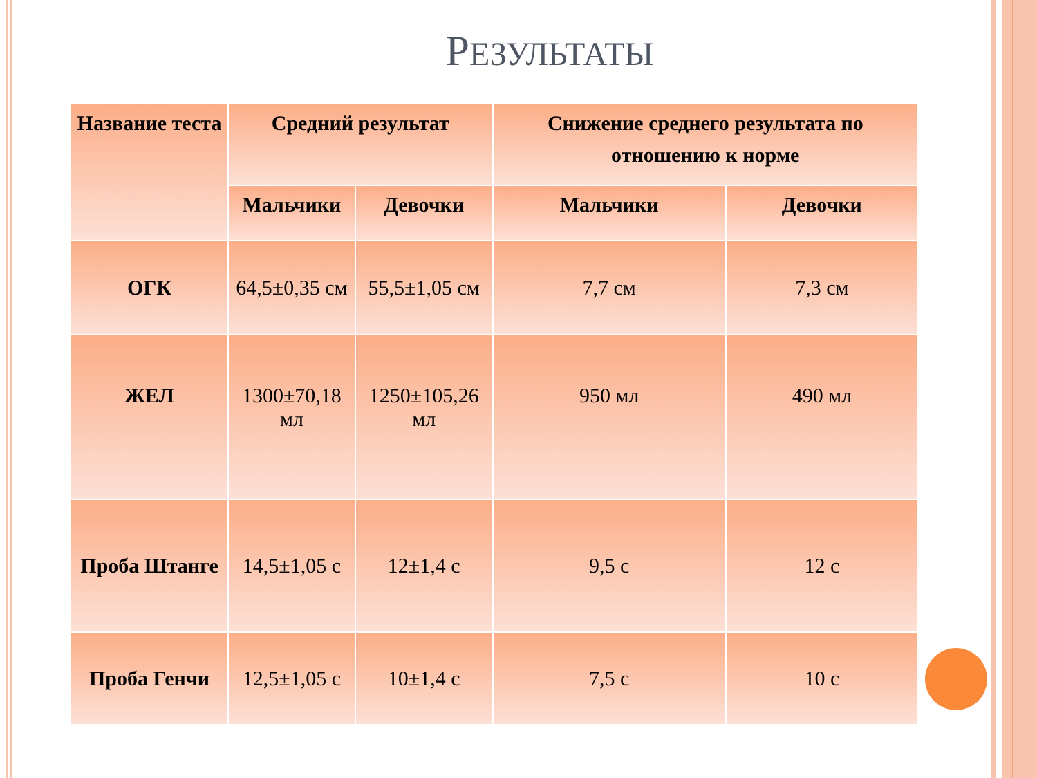РЕЗУЛЬТАТЫ
| Название теста | Средний результат | | Снижение среднего результата по отношению к норме | |
| --- | --- | --- | --- | --- |
| | Мальчики | Девочки | Мальчики | Девочки |
| ОГК | 64,5±0,35 см | 55,5±1,05 см | 7,7 см | 7,3 см |
| ЖЕЛ | 1300±70,18 мл | 1250±105,26 мл | 950 мл | 490 мл |
| Проба Штанге | 14,5±1,05 с | 12±1,4 с | 9,5 с | 12 с |
| Проба Генчи | 12,5±1,05 с | 10±1,4 с | 7,5 с | 10 с |